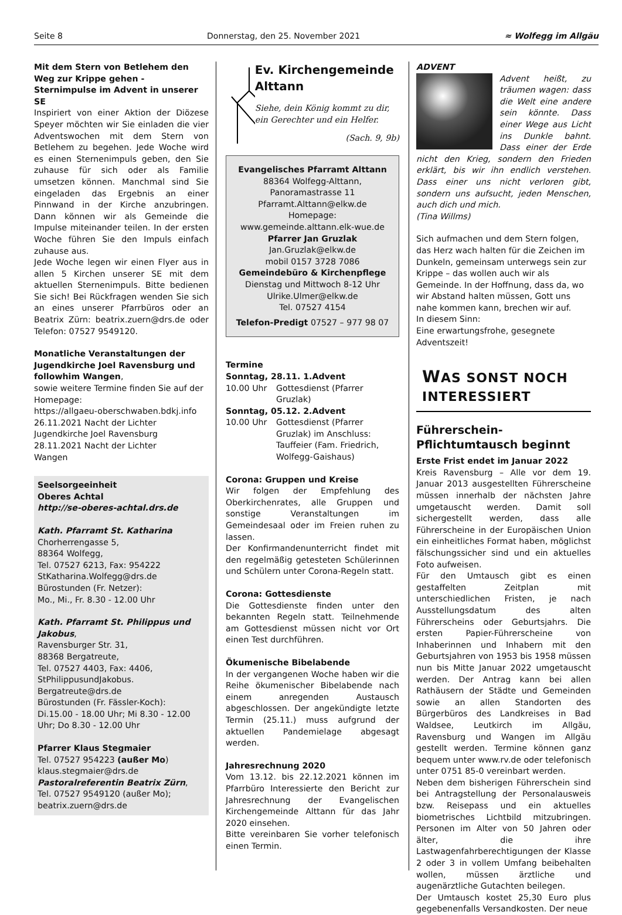Seite 8 Donnerstag, den 25. November 2021 ≈ Wolfegg im Allgäu
Mit dem Stern von Betlehem den Weg zur Krippe gehen - Sternimpulse im Advent in unserer SE
Inspiriert von einer Aktion der Diözese Speyer möchten wir Sie einladen die vier Adventswochen mit dem Stern von Betlehem zu begehen. Jede Woche wird es einen Sternenimpuls geben, den Sie zuhause für sich oder als Familie umsetzen können. Manchmal sind Sie eingeladen das Ergebnis an einer Pinnwand in der Kirche anzubringen. Dann können wir als Gemeinde die Impulse miteinander teilen. In der ersten Woche führen Sie den Impuls einfach zuhause aus.
Jede Woche legen wir einen Flyer aus in allen 5 Kirchen unserer SE mit dem aktuellen Sternenimpuls. Bitte bedienen Sie sich! Bei Rückfragen wenden Sie sich an eines unserer Pfarrbüros oder an Beatrix Zürn: beatrix.zuern@drs.de oder Telefon: 07527 9549120.
Monatliche Veranstaltungen der Jugendkirche Joel Ravensburg und followhim Wangen,
sowie weitere Termine finden Sie auf der Homepage:
https://allgaeu-oberschwaben.bdkj.info
26.11.2021 Nacht der Lichter
Jugendkirche Joel Ravensburg
28.11.2021 Nacht der Lichter
Wangen
Seelsorgeeinheit
Oberes Achtal
http://se-oberes-achtal.drs.de
Kath. Pfarramt St. Katharina
Chorherrengasse 5,
88364 Wolfegg,
Tel. 07527 6213, Fax: 954222
StKatharina.Wolfegg@drs.de
Bürostunden (Fr. Netzer):
Mo., Mi., Fr. 8.30 - 12.00 Uhr
Kath. Pfarramt St. Philippus und Jakobus,
Ravensburger Str. 31,
88368 Bergatreute,
Tel. 07527 4403, Fax: 4406,
StPhilippusundJakobus.
Bergatreute@drs.de
Bürostunden (Fr. Fässler-Koch):
Di.15.00 - 18.00 Uhr; Mi 8.30 - 12.00 Uhr; Do 8.30 - 12.00 Uhr
Pfarrer Klaus Stegmaier
Tel. 07527 954223 (außer Mo)
klaus.stegmaier@drs.de
Pastoralreferentin Beatrix Zürn,
Tel. 07527 9549120 (außer Mo);
beatrix.zuern@drs.de
Ev. Kirchengemeinde Alttann
Siehe, dein König kommt zu dir, ein Gerechter und ein Helfer.
(Sach. 9, 9b)
Evangelisches Pfarramt Alttann
88364 Wolfegg-Alttann,
Panoramastrasse 11
Pfarramt.Alttann@elkw.de
Homepage:
www.gemeinde.alttann.elk-wue.de
Pfarrer Jan Gruzlak
Jan.Gruzlak@elkw.de
mobil 0157 3728 7086
Gemeindebüro & Kirchenpflege
Dienstag und Mittwoch 8-12 Uhr
Ulrike.Ulmer@elkw.de
Tel. 07527 4154
Telefon-Predigt 07527 – 977 98 07
Termine
Sonntag, 28.11. 1.Advent
10.00 Uhr Gottesdienst (Pfarrer Gruzlak)
Sonntag, 05.12. 2.Advent
10.00 Uhr Gottesdienst (Pfarrer Gruzlak) im Anschluss:
Tauffeier (Fam. Friedrich, Wolfegg-Gaishaus)
Corona: Gruppen und Kreise
Wir folgen der Empfehlung des Oberkirchenrates, alle Gruppen und sonstige Veranstaltungen im Gemeindesaal oder im Freien ruhen zu lassen.
Der Konfirmandenunterricht findet mit den regelmäßig getesteten Schülerinnen und Schülern unter Corona-Regeln statt.
Corona: Gottesdienste
Die Gottesdienste finden unter den bekannten Regeln statt. Teilnehmende am Gottesdienst müssen nicht vor Ort einen Test durchführen.
Ökumenische Bibelabende
In der vergangenen Woche haben wir die Reihe ökumenischer Bibelabende nach einem anregenden Austausch abgeschlossen. Der angekündigte letzte Termin (25.11.) muss aufgrund der aktuellen Pandemielage abgesagt werden.
Jahresrechnung 2020
Vom 13.12. bis 22.12.2021 können im Pfarrbüro Interessierte den Bericht zur Jahresrechnung der Evangelischen Kirchengemeinde Alttann für das Jahr 2020 einsehen.
Bitte vereinbaren Sie vorher telefonisch einen Termin.
ADVENT
Advent heißt, zu träumen wagen: dass die Welt eine andere sein könnte. Dass einer Wege aus Licht ins Dunkle bahnt. Dass einer der Erde nicht den Krieg, sondern den Frieden erklärt, bis wir ihn endlich verstehen. Dass einer uns nicht verloren gibt, sondern uns aufsucht, jeden Menschen, auch dich und mich.
(Tina Willms)
Sich aufmachen und dem Stern folgen, das Herz wach halten für die Zeichen im Dunkeln, gemeinsam unterwegs sein zur Krippe – das wollen auch wir als Gemeinde. In der Hoffnung, dass da, wo wir Abstand halten müssen, Gott uns nahe kommen kann, brechen wir auf.
In diesem Sinn:
Eine erwartungsfrohe, gesegnete Adventszeit!
WAS SONST NOCH INTERESSIERT
Führerschein-Pflichtumtausch beginnt
Erste Frist endet im Januar 2022
Kreis Ravensburg – Alle vor dem 19. Januar 2013 ausgestellten Führerscheine müssen innerhalb der nächsten Jahre umgetauscht werden. Damit soll sichergestellt werden, dass alle Führerscheine in der Europäischen Union ein einheitliches Format haben, möglichst fälschungssicher sind und ein aktuelles Foto aufweisen.
Für den Umtausch gibt es einen gestaffelten Zeitplan mit unterschiedlichen Fristen, je nach Ausstellungsdatum des alten Führerscheins oder Geburtsjahrs. Die ersten Papier-Führerscheine von Inhaberinnen und Inhabern mit den Geburtsjahren von 1953 bis 1958 müssen nun bis Mitte Januar 2022 umgetauscht werden. Der Antrag kann bei allen Rathäusern der Städte und Gemeinden sowie an allen Standorten des Bürgerbüros des Landkreises in Bad Waldsee, Leutkirch im Allgäu, Ravensburg und Wangen im Allgäu gestellt werden. Termine können ganz bequem unter www.rv.de oder telefonisch unter 0751 85-0 vereinbart werden.
Neben dem bisherigen Führerschein sind bei Antragstellung der Personalausweis bzw. Reisepass und ein aktuelles biometrisches Lichtbild mitzubringen. Personen im Alter von 50 Jahren oder älter, die ihre Lastwagenfahrberechtigungen der Klasse 2 oder 3 in vollem Umfang beibehalten wollen, müssen ärztliche und augenärztliche Gutachten beilegen.
Der Umtausch kostet 25,30 Euro plus gegebenenfalls Versandkosten. Der neue